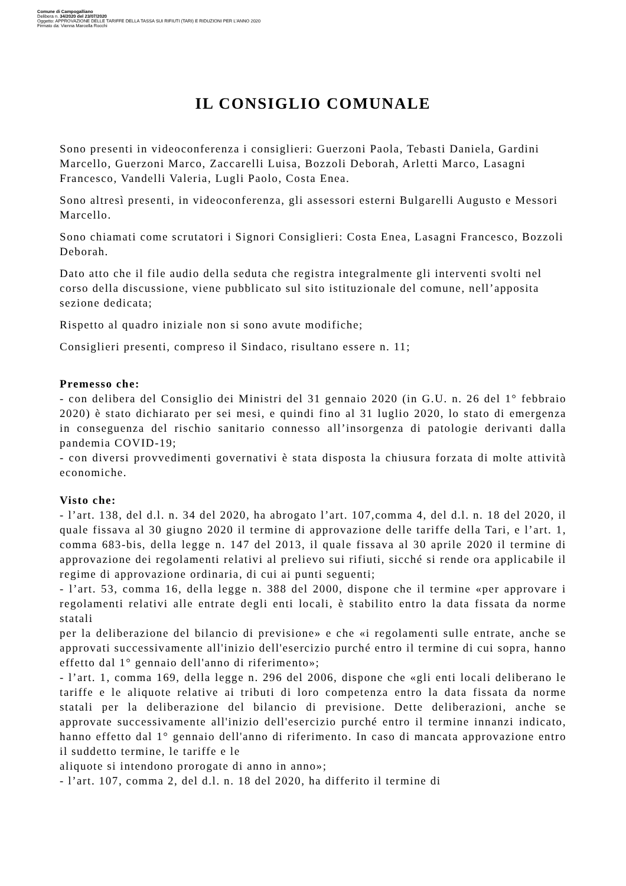Comune di Campogalliano
Delibera n. 34/2020 del 23/07/2020
Oggetto: APPROVAZIONE DELLE TARIFFE DELLA TASSA SUI RIFIUTI (TARI) E RIDUZIONI PER L'ANNO 2020
Firmato da: Vienna Marcella Rocchi
IL CONSIGLIO COMUNALE
Sono presenti in videoconferenza i consiglieri: Guerzoni Paola, Tebasti Daniela, Gardini Marcello, Guerzoni Marco, Zaccarelli Luisa, Bozzoli Deborah, Arletti Marco, Lasagni Francesco, Vandelli Valeria, Lugli Paolo, Costa Enea.
Sono altresì presenti, in videoconferenza, gli assessori esterni Bulgarelli Augusto e Messori Marcello.
Sono chiamati come scrutatori i Signori Consiglieri: Costa Enea, Lasagni Francesco, Bozzoli Deborah.
Dato atto che il file audio della seduta che registra integralmente gli interventi svolti nel corso della discussione, viene pubblicato sul sito istituzionale del comune, nell’apposita sezione dedicata;
Rispetto al quadro iniziale non si sono avute modifiche;
Consiglieri presenti, compreso il Sindaco, risultano essere n. 11;
Premesso che:
- con delibera del Consiglio dei Ministri del 31 gennaio 2020 (in G.U. n. 26 del 1° febbraio 2020) è stato dichiarato per sei mesi, e quindi fino al 31 luglio 2020, lo stato di emergenza in conseguenza del rischio sanitario connesso all’insorgenza di patologie derivanti dalla pandemia COVID-19;
- con diversi provvedimenti governativi è stata disposta la chiusura forzata di molte attività economiche.
Visto che:
- l’art. 138, del d.l. n. 34 del 2020, ha abrogato l’art. 107,comma 4, del d.l. n. 18 del 2020, il quale fissava al 30 giugno 2020 il termine di approvazione delle tariffe della Tari, e l’art. 1, comma 683-bis, della legge n. 147 del 2013, il quale fissava al 30 aprile 2020 il termine di approvazione dei regolamenti relativi al prelievo sui rifiuti, sicché si rende ora applicabile il regime di approvazione ordinaria, di cui ai punti seguenti;
- l’art. 53, comma 16, della legge n. 388 del 2000, dispone che il termine «per approvare i regolamenti relativi alle entrate degli enti locali, è stabilito entro la data fissata da norme statali
per la deliberazione del bilancio di previsione» e che «i regolamenti sulle entrate, anche se approvati successivamente all'inizio dell'esercizio purché entro il termine di cui sopra, hanno effetto dal 1° gennaio dell'anno di riferimento»;
- l’art. 1, comma 169, della legge n. 296 del 2006, dispone che «gli enti locali deliberano le tariffe e le aliquote relative ai tributi di loro competenza entro la data fissata da norme statali per la deliberazione del bilancio di previsione. Dette deliberazioni, anche se approvate successivamente all'inizio dell'esercizio purché entro il termine innanzi indicato, hanno effetto dal 1° gennaio dell'anno di riferimento. In caso di mancata approvazione entro il suddetto termine, le tariffe e le
aliquote si intendono prorogate di anno in anno»;
- l’art. 107, comma 2, del d.l. n. 18 del 2020, ha differito il termine di